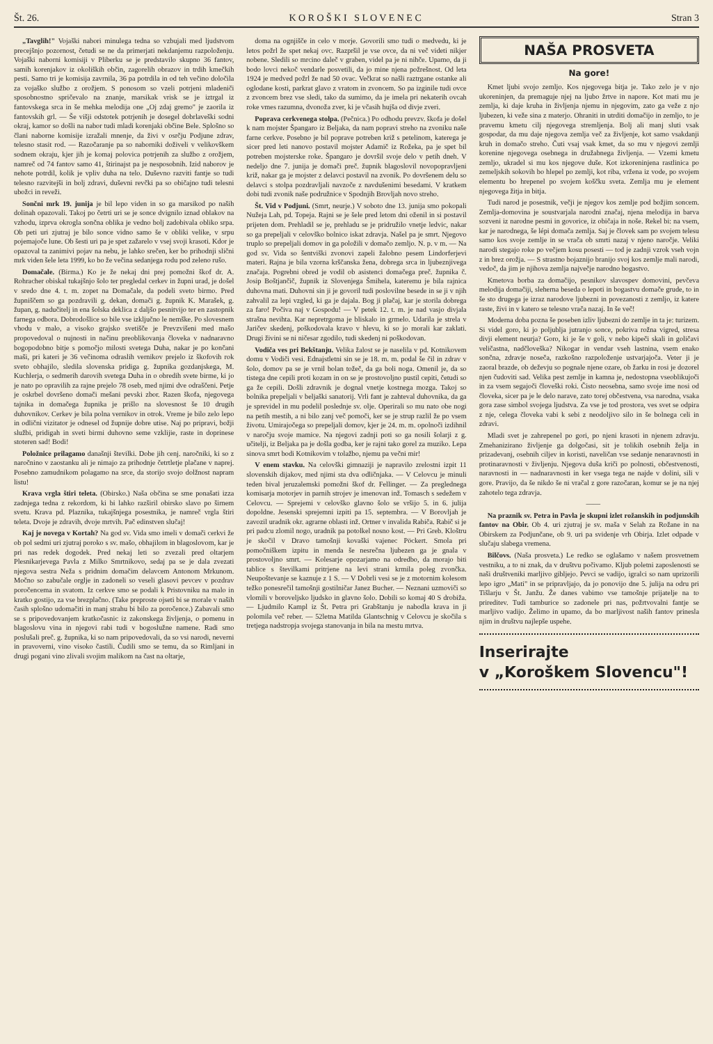Št. 26. K O R O Š K I S L O V E N E C Stran 3
„Tavglih!" Vojaški nabori minulega tedna so vzbujali med ljudstvom precejšnjo pozornost, četudi se ne da primerjati nekdanjemu razpoloženju. Vojaški naborni komisiji v Pliberku se je predstavilo skupno 36 fantov, samih korenjakov iz okoliških občin, zagorelih obrazov in trdih kmečkih pesti. Samo tri je komisija zavrnila, 36 pa potrdila in od teh večino določila za vojaško službo z orožjem. S ponosom so vzeli potrjeni mladeniči sposobnostno spričevalo na znanje, marsikak vrisk se je iztrgal iz fantovskega srca in še mehka melodija one „Oj zdaj gremo" je zaorila iz fantovskih grl. — Še višji odstotek potrjenih je dosegel dobrlaveški sodni okraj, kamor so došli na nabor tudi mladi korenjaki občine Bele. Splošno so člani naborne komisije izražali mnenje, da živi v osrčju Podjune zdrav, telesno stasit rod. — Razočaranje pa so naborniki doživeli v velikovškem sodnem okraju, kjer jih je komaj polovica potrjenih za službo z orožjem, namreč od 74 fantov samo 41, štirinajst pa je nesposobnih. Izid naborov je nehote potrdil, kolik je vpliv duha na telo. Duševno razviti fantje so tudi telesno razvitejši in bolj zdravi, duševni revčki pa so običajno tudi telesni ubožci in reveži.
Sončni mrk 19. junija je bil lepo viden in so ga marsikod po naših dolinah opazovali. Takoj po četrti uri se je sonce dvignilo iznad oblakov na vzhodu, izprva okrogla sončna oblika je vedno bolj zadobivala obliko srpa. Ob peti uri zjutraj je bilo sonce vidno samo še v obliki velike, v srpu pojemajoče lune. Ob šesti uri pa je spet zažarelo v vsej svoji krasoti. Kdor je opazoval ta zanimivi pojav na nebu, je lahko srečen, ker bo prihodnji slični mrk viden šele leta 1999, ko bo že večina sedanjega rodu pod zeleno rušo.
Domačale. (Birma.) Ko je že nekaj dni prej pomožni škof dr. A. Rohracher obiskal tukajšnjo šolo ter pregledal cerkev in župni urad, je došel v sredo dne 4. t. m. zopet na Domačale, da podeli sveto birmo. Pred župniščem so ga pozdravili g. dekan, domači g. župnik K. Marašek, g. župan, g. nadučitelj in ena šolska deklica z daljšo pesnitvijo ter en zastopnik farnega odbora. Dobrodošlice so bile vse izključno le nemške. Po slovesnem vhodu v malo, a visoko grajsko svetišče je Prevzvišeni med mašo propovedoval o nujnosti in načinu preoblikovanja človeka v nadnaravno bogopodobno bitje s pomočjo milosti svetega Duha, nakar je po končani maši, pri kateri je 36 večinoma odraslih vernikov prejelo iz škofovih rok sveto obhajilo, sledila slovenska pridiga g. župnika gozdanjskega, M. Kuchlerja, o sedmerih darovih svetega Duha in o obredih svete birme, ki jo je nato po opravilih za rajne prejelo 78 oseb, med njimi dve odraščeni. Petje je oskrbel dovršeno domači mešani pevski zbor. Razen škofa, njegovega tajnika in domačega župnika je prišlo na slovesnost še 10 drugih duhovnikov. Cerkev je bila polna vernikov in otrok. Vreme je bilo zelo lepo in odlični vizitator je odnesel od župnije dobre utise. Naj po pripravi, božji službi, pridigah in sveti birmi duhovno seme vzklijie, raste in doprinese stoteren sad! Bodi!
Položnice prilagamo današnji številki. Dobe jih cenj. naročniki, ki so z naročnino v zaostanku ali je nimajo za prihodnje četrtletje plačane v naprej. Posebno zamudnikom polagamo na srce, da storijo svojo dolžnost napram listu!
Krava vrgla štiri teleta. (Obirsko.) Naša občina se sme ponašati izza zadnjega tedna z rekordom, ki bi lahko razširil obirsko slavo po širnem svetu. Krava pd. Plaznika, tukajšnjega posestnika, je namreč vrgla štiri teleta. Dvoje je zdravih, dvoje mrtvih. Pač edinstven slučaj!
Kaj je novega v Kortah? Na god sv. Vida smo imeli v domači cerkvi že ob pol sedmi uri zjutraj poroko s sv. mašo, obhajilom in blagoslovom, kar je pri nas redek dogodek. Pred nekaj leti so zvezali pred oltarjem Plesnikarjevega Pavla z Milko Smrtnikovo, sedaj pa se je dala zvezati njegova sestra Neža s pridnim domačim delavcem Antonom Mrkunom. Močno so zabučale orglje in zadoneli so veseli glasovi pevcev v pozdrav poročencema in svatom. Iz cerkve smo se podali k Pristovniku na malo in kratko gostijo, za vse brezplačno. (Take preproste ojseti bi se morale v naših časih splošno udomačiti in manj strahu bi bilo za poročence.) Zabavali smo se s pripovedovanjem kratkočasnic iz zakonskega življenja, o pomenu in blagoslovu vina in njegovi rabi tudi v bogoslužne namene. Radi smo poslušali preč. g. župnika, ki so nam pripovedovali, da so vsi narodi, neverni in pravoverni, vino visoko častili. Čudili smo se temu, da so Rimljani in drugi pogani vino zlivali svojim malikom na čast na oltarje,
doma na ognjišče in celo v morje. Govorili smo tudi o medvedu, ki je letos požrl že spet nekaj ovc. Razpršil je vse ovce, da ni več videti nikjer nobene. Sledili so mrcino daleč v graben, videl pa je ni nihče. Upamo, da ji bodo lovci nekoč vendarle posvetili, da jo mine njena požrešnost. Od leta 1924 je medved požrl že nad 50 ovac. Večkrat so našli raztrgane ostanke ali oglodane kosti, parkrat glavo z vratom in zvoncem. So pa izginile tudi ovce z zvoncem brez vse sledi, tako da sumimo, da je imela pri nekaterih ovcah roke vmes razumna, dvonoža zver, ki je včasih hujša od divje zveri.
Poprava cerkvenega stolpa. (Pečnica.) Po odhodu prevzv. škofa je došel k nam mojster Špangaro iz Beljaka, da nam popravi streho na zvoniku naše farne cerkve. Posebno je bil poprave potreben križ s petelinom, katerega je sicer pred leti nanovo postavil mojster Adamič iz Rožeka, pa je spet bil potreben mojsterske roke. Špangaro je dovršil svoje delo v petih dneh. V nedeljo dne 7. junija je domači preč. župnik blagoslovil novopopravljeni križ, nakar ga je mojster z delavci postavil na zvonik. Po dovršenem delu so delavci s stolpa pozdravljali navzoče z navdušenimi besedami. V kratkem dobi tudi zvonik naše podružnice v Spodnjih Brovljah novo streho.
Št. Vid v Podjuni. (Smrt, neurje.) V soboto dne 13. junija smo pokopali Nužeja Lah, pd. Topeja. Rajni se je šele pred letom dni oženil in si postavil prijeten dom. Prehladil se je, prehladu se je pridružilo vnetje ledvic, nakar so ga prepeljali v celovško bolnico iskat zdravja. Našel pa je smrt. Njegovo truplo so prepeljali domov in ga položili v domačo zemljo. N. p. v m. — Na god sv. Vida so šentviški zvonovi zapeli žalobno pesem Lindorferjevi materi. Rajna je bila vzorna krščanska žena, dobrega srca in ljubeznjivega značaja. Pogrebni obred je vodil ob asistenci domačega preč. župnika č. Josip Boštjančič, župnik iz Slovenjega Šmihela, kateremu je bila rajnica duhovna mati. Duhovni sin ji je govoril tudi poslovilne besede in se ji v njih zahvalil za lepi vzgled, ki ga je dajala. Bog ji plačaj, kar je storila dobrega za faro! Počiva naj v Gospodu! — V petek 12. t. m. je nad vasjo divjala strašna nevihta. Kar nepretrgoma je bliskalo in grmelo. Udarila je strela v Jaričev skedenj, poškodovala kravo v hlevu, ki so jo morali kar zaklati. Drugi živini se ni ničesar zgodilo, tudi skedenj ni poškodovan.
Vodiča ves pri Bekštanju. Velika žalost se je naselila v pd. Kotnikovem domu v Vodiči vesi. Ednajstletni sin se je 18. m. m. podal še čil in zdrav v šolo, domov pa se je vrnil bolan tožeč, da ga boli noga. Omenil je, da so tistega dne cepili proti kozam in on se je prostovoljno pustil cepiti, četudi so ga že cepili. Došli zdravnik je dognal vnetje kostnega mozga. Takoj so bolnika prepeljali v beljaški sanatorij. Vrli fant je zahteval duhovnika, da ga je sprevidel in mu podelil poslednje sv. olje. Operirali so mu nato obe nogi na petih mestih, a ni bilo zanj več pomoči, ker se je strup razlil že po vsem životu. Umirajočega so prepeljali domov, kjer je 24. m. m. opolnoči izdihnil v naročju svoje mamice. Na njegovi zadnji poti so ga nosili šolarji z g. učitelji, iz Beljaka pa je došla godba, ker je rajni tako gorel za muziko. Lepa sinova smrt bodi Kotnikovim v tolažbo, njemu pa večni mir!
V enem stavku. Na celovški gimnaziji je napravilo zrelostni izpit 11 slovenskih dijakov, med njimi sta dva odličnjaka. — V Celovcu je minuli teden bival jeruzalemski pomožni škof dr. Fellinger. — Za preglednega komisarja motorjev in parnih strojev je imenovan inž. Tomasch s sedežem v Celovcu. — Sprejemi v celovško glavno šolo se vršijo 5. in 6. julija dopoldne. Jesenski sprejemni izpiti pa 15. septembra. — V Borovljah je zavozil uradnik okr. agrarne oblasti inž. Ortner v invalida Rabiča. Rabič si je pri padcu zlomil nogo, uradnik pa potolkel nosno kost. — Pri Greb. Kloštru je skočil v Dravo tamošnji kovaški vajenec Pöckert. Smola pri pomočniškem izpitu in menda še nesrečna ljubezen ga je gnala v prostovoljno smrt. — Kolesarje opozarjamo na odredbo, da morajo biti tablice s številkami pritrjene na levi strani krmila poleg zvončka. Neupoštevanje se kaznuje z 1 S. — V Dobrli vesi se je z motornim kolesom težko ponesrečil tamošnji gostilničar Janez Bucher. — Neznani uzmoviči so vlomili v boroveljsko ljudsko in glavno šolo. Dobili so komaj 40 S drobiža. — Ljudmilo Kampl iz Št. Petra pri Grabštanju je nabodla krava in ji polomila več reber. — 52letna Matilda Glantschnig v Celovcu je skočila s tretjega nadstropja svojega stanovanja in bila na mestu mrtva.
NAŠA PROSVETA
Na gore!
Kmet ljubi svojo zemljo. Kos njegovega bitja je. Tako zelo je v njo ukoreninjen, da premaguje njej na ljubo žrtve in napore. Kot mati mu je zemlja, ki daje kruha in življenja njemu in njegovim, zato ga veže z njo ljubezen, ki veže sina z materjo. Ohraniti in utrditi domačijo in zemljo, to je pravemu kmetu cilj njegovega stremljenja. Bolj ali manj sluti vsak gospodar, da mu daje njegova zemlja več za življenje, kot samo vsakdanji kruh in domačo streho. Čuti vsaj vsak kmet, da so mu v njegovi zemlji korenine njegovega osebnega in družabnega življenja. — Vzemi kmetu zemljo, ukradel si mu kos njegove duše. Kot izkoreninjena rastlinica po zemeljskih sokovih bo hlepel po zemlji, kot riba, vržena iz vode, po svojem elementu bo hrepenel po svojem koščku sveta. Zemlja mu je element njegovega žitja in bitja.
Tudi narod je posestnik, večji je njegov kos zemlje pod božjim soncem. Zemlja-domovina je soustvarjala narodni značaj, njena melodija in barva sozveni iz narodne pesmi in govorice, iz običaja in noše. Rekel bi: na vsem, kar je narodnega, še lépi domača zemlja. Saj je človek sam po svojem telesu samo kos svoje zemlje in se vrača ob smrti nazaj v njeno naročje. Veliki narodi stegajo roke po večjem kosu posesti — tod je zadnji vzrok vseh vojn z in brez orožja. — S strastno bojaznijo branijo svoj kos zemlje mali narodi, vedoč, da jim je njihova zemlja največje narodno bogastvo.
Kmetova borba za domačijo, pesnikov slavospev domovini, pevčeva melodija domačiji, sleherna beseda o lepoti in bogastvu domače grude, to in še sto drugega je izraz narodove ljubezni in povezanosti z zemljo, iz katere raste, živi in v katero se telesno vrača nazaj. In še več!
Moderna doba pozna še poseben izliv ljubezni do zemlje in ta je: turizem. Si videl goro, ki jo poljublja jutranjo sonce, pokriva rožna vigred, stresa divji element neurja? Goro, ki je še v goli, v nebo kipeči skali in goličavi veličastna, nadčloveška? Nikogar in vendar vseh lastnina, vsem enako sončna, zdravje noseča, razkošno razpoloženje ustvarjajoča. Veter ji je zaoral brazde, ob deževju so pognale njene ozare, ob žarku in rosi je dozorel njen čudoviti sad. Velika pest zemlje in kamna je, nedostopna vseoblikujoči in za vsem segajoči človeški roki. Čisto neosebna, samo svoje ime nosi od človeka, sicer pa je le delo narave, zato torej občestvena, vsa narodna, vsaka gora zase simbol svojega ljudstva. Za vse je tod prostora, ves svet se odpira z nje, celega človeka vabi k sebi z neodoljivo silo in še bolnega celi in zdravi.
Mladi svet je zahrepenel po gori, po njeni krasoti in njenem zdravju. Zmehanizirano življenje ga dolgočasi, sit je tolikih osebnih želja in prizadevanj, osebnih ciljev in koristi, naveličan vse sedanje nenaravnosti in protinaravnosti v življenju. Njegova duša kriči po polnosti, občestvenosti, naravnosti in — nadnaravnosti in ker vsega tega ne najde v dolini, sili v gore. Pravijo, da še nikdo še ni vračal z gore razočaran, komur se je na njej zahotelo tega zdravja.
——
Na praznik sv. Petra in Pavla je skupni izlet rožanskih in podjunskih fantov na Obir. Ob 4. uri zjutraj je sv. maša v Selah za Rožane in na Obirskem za Podjunčane, ob 9. uri pa svidenje vrh Obirja. Izlet odpade v slučaju slabega vremena.
Bilčovs. (Naša prosveta.) Le redko se oglašamo v našem prosvetnem vestniku, a to ni znak, da v društvu počivamo. Kljub poletni zaposlenosti se naši društveniki marljivo gibljejo. Pevci se vadijo, igralci so nam uprizorili lepo igro „Mati" in se pripravljajo, da jo ponovijo dne 5. julija na odru pri Tišlarju v Št. Janžu. Že danes vabimo vse tamošnje prijatelje na to prireditev. Tudi tamburice so zadonele pri nas, požrtvovalni fantje se marljivo vadijo. Želimo in upamo, da bo marljivost naših fantov prinesla njim in društvu najlepše uspehe.
Inserirajte
v „Koroškem Slovencu"!